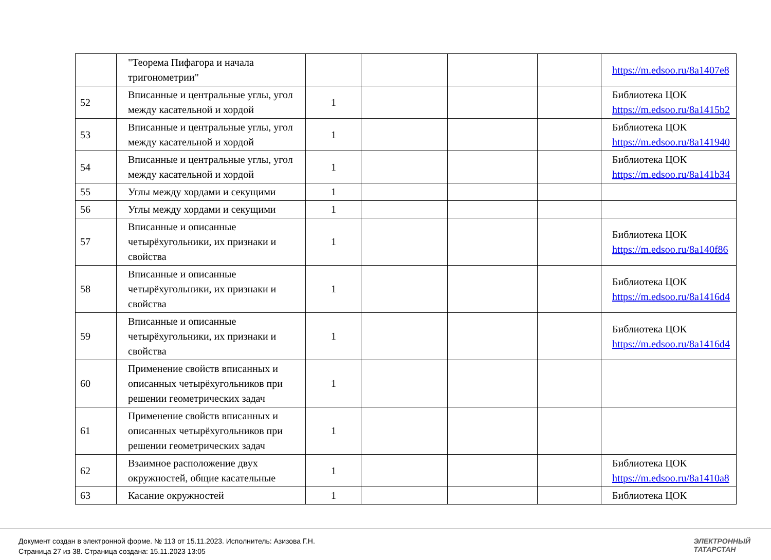| | "Теорема Пифагора и начала тригонометрии" | | | | | https://m.edsoo.ru/8a1407e8 |
| 52 | Вписанные и центральные углы, угол между касательной и хордой | 1 | | | | Библиотека ЦОК https://m.edsoo.ru/8a1415b2 |
| 53 | Вписанные и центральные углы, угол между касательной и хордой | 1 | | | | Библиотека ЦОК https://m.edsoo.ru/8a141940 |
| 54 | Вписанные и центральные углы, угол между касательной и хордой | 1 | | | | Библиотека ЦОК https://m.edsoo.ru/8a141b34 |
| 55 | Углы между хордами и секущими | 1 | | | | |
| 56 | Углы между хордами и секущими | 1 | | | | |
| 57 | Вписанные и описанные четырёхугольники, их признаки и свойства | 1 | | | | Библиотека ЦОК https://m.edsoo.ru/8a140f86 |
| 58 | Вписанные и описанные четырёхугольники, их признаки и свойства | 1 | | | | Библиотека ЦОК https://m.edsoo.ru/8a1416d4 |
| 59 | Вписанные и описанные четырёхугольники, их признаки и свойства | 1 | | | | Библиотека ЦОК https://m.edsoo.ru/8a1416d4 |
| 60 | Применение свойств вписанных и описанных четырёхугольников при решении геометрических задач | 1 | | | | |
| 61 | Применение свойств вписанных и описанных четырёхугольников при решении геометрических задач | 1 | | | | |
| 62 | Взаимное расположение двух окружностей, общие касательные | 1 | | | | Библиотека ЦОК https://m.edsoo.ru/8a1410a8 |
| 63 | Касание окружностей | 1 | | | | Библиотека ЦОК |
Документ создан в электронной форме. № 113 от 15.11.2023. Исполнитель: Азизова Г.Н.
Страница 27 из 38. Страница создана: 15.11.2023 13:05
ЭЛЕКТРОННЫЙ
ТАТАРСТАН